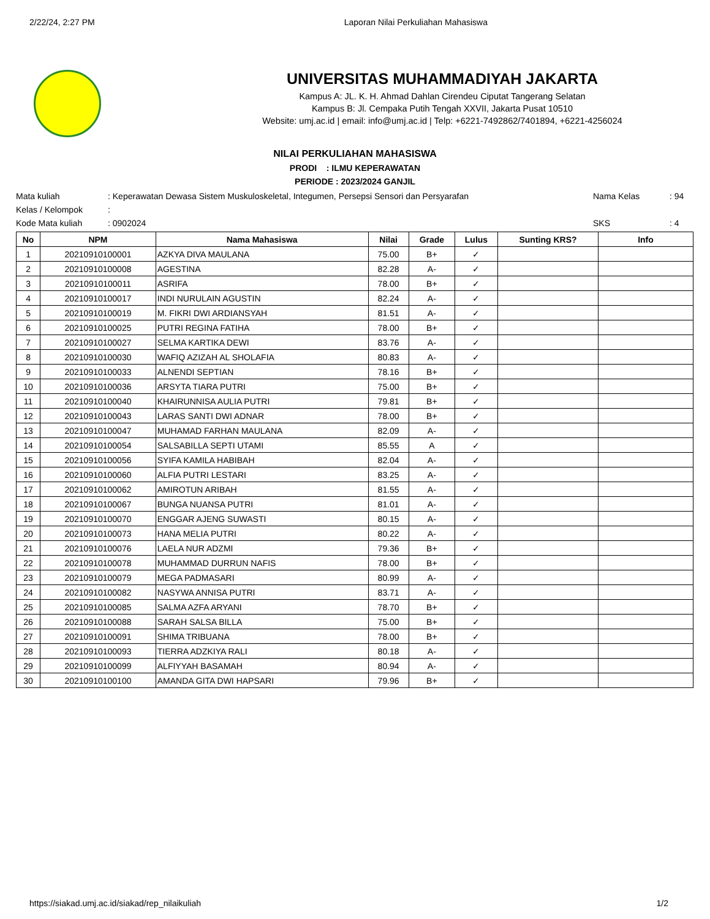2/22/24, 2:27 PM Laporan Nilai Perkuliahan Mahasiswa
UNIVERSITAS MUHAMMADIYAH JAKARTA
Kampus A: JL. K. H. Ahmad Dahlan Cirendeu Ciputat Tangerang Selatan
Kampus B: Jl. Cempaka Putih Tengah XXVII, Jakarta Pusat 10510
Website: umj.ac.id | email: info@umj.ac.id | Telp: +6221-7492862/7401894, +6221-4256024
NILAI PERKULIAHAN MAHASISWA
PRODI : ILMU KEPERAWATAN
PERIODE : 2023/2024 GANJIL
Mata kuliah: Keperawatan Dewasa Sistem Muskuloskeletal, Integumen, Persepsi Sensori dan Persyarafan Nama Kelas: 94 Kelas / Kelompok: Kode Mata kuliah: 0902024 SKS: 4
| No | NPM | Nama Mahasiswa | Nilai | Grade | Lulus | Sunting KRS? | Info |
| --- | --- | --- | --- | --- | --- | --- | --- |
| 1 | 20210910100001 | AZKYA DIVA MAULANA | 75.00 | B+ | ✓ | | |
| 2 | 20210910100008 | AGESTINA | 82.28 | A- | ✓ | | |
| 3 | 20210910100011 | ASRIFA | 78.00 | B+ | ✓ | | |
| 4 | 20210910100017 | INDI NURULAIN AGUSTIN | 82.24 | A- | ✓ | | |
| 5 | 20210910100019 | M. FIKRI DWI ARDIANSYAH | 81.51 | A- | ✓ | | |
| 6 | 20210910100025 | PUTRI REGINA FATIHA | 78.00 | B+ | ✓ | | |
| 7 | 20210910100027 | SELMA KARTIKA DEWI | 83.76 | A- | ✓ | | |
| 8 | 20210910100030 | WAFIQ AZIZAH AL SHOLAFIA | 80.83 | A- | ✓ | | |
| 9 | 20210910100033 | ALNENDI SEPTIAN | 78.16 | B+ | ✓ | | |
| 10 | 20210910100036 | ARSYTA TIARA PUTRI | 75.00 | B+ | ✓ | | |
| 11 | 20210910100040 | KHAIRUNNISA AULIA PUTRI | 79.81 | B+ | ✓ | | |
| 12 | 20210910100043 | LARAS SANTI DWI ADNAR | 78.00 | B+ | ✓ | | |
| 13 | 20210910100047 | MUHAMAD FARHAN MAULANA | 82.09 | A- | ✓ | | |
| 14 | 20210910100054 | SALSABILLA SEPTI UTAMI | 85.55 | A | ✓ | | |
| 15 | 20210910100056 | SYIFA KAMILA HABIBAH | 82.04 | A- | ✓ | | |
| 16 | 20210910100060 | ALFIA PUTRI LESTARI | 83.25 | A- | ✓ | | |
| 17 | 20210910100062 | AMIROTUN ARIBAH | 81.55 | A- | ✓ | | |
| 18 | 20210910100067 | BUNGA NUANSA PUTRI | 81.01 | A- | ✓ | | |
| 19 | 20210910100070 | ENGGAR AJENG SUWASTI | 80.15 | A- | ✓ | | |
| 20 | 20210910100073 | HANA MELIA PUTRI | 80.22 | A- | ✓ | | |
| 21 | 20210910100076 | LAELA NUR ADZMI | 79.36 | B+ | ✓ | | |
| 22 | 20210910100078 | MUHAMMAD DURRUN NAFIS | 78.00 | B+ | ✓ | | |
| 23 | 20210910100079 | MEGA PADMASARI | 80.99 | A- | ✓ | | |
| 24 | 20210910100082 | NASYWA ANNISA PUTRI | 83.71 | A- | ✓ | | |
| 25 | 20210910100085 | SALMA AZFA ARYANI | 78.70 | B+ | ✓ | | |
| 26 | 20210910100088 | SARAH SALSA BILLA | 75.00 | B+ | ✓ | | |
| 27 | 20210910100091 | SHIMA TRIBUANA | 78.00 | B+ | ✓ | | |
| 28 | 20210910100093 | TIERRA ADZKIYA RALI | 80.18 | A- | ✓ | | |
| 29 | 20210910100099 | ALFIYYAH BASAMAH | 80.94 | A- | ✓ | | |
| 30 | 20210910100100 | AMANDA GITA DWI HAPSARI | 79.96 | B+ | ✓ | | |
https://siakad.umj.ac.id/siakad/rep_nilaikuliah 1/2